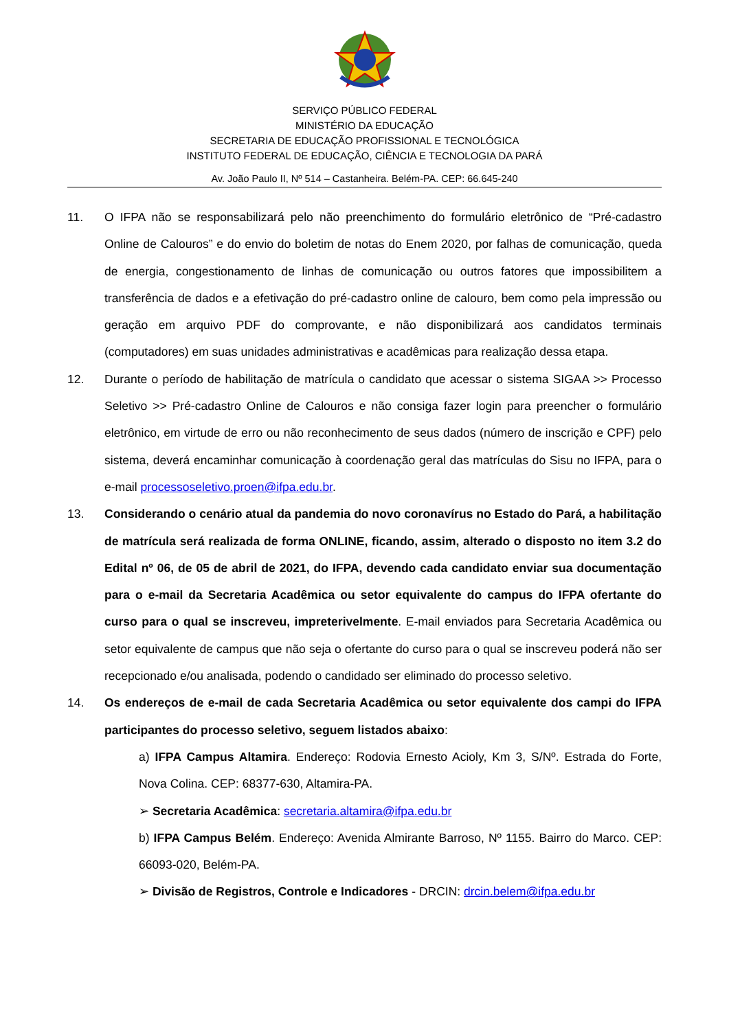SERVIÇO PÚBLICO FEDERAL
MINISTÉRIO DA EDUCAÇÃO
SECRETARIA DE EDUCAÇÃO PROFISSIONAL E TECNOLÓGICA
INSTITUTO FEDERAL DE EDUCAÇÃO, CIÊNCIA E TECNOLOGIA DA PARÁ
Av. João Paulo II, Nº 514 – Castanheira. Belém-PA. CEP: 66.645-240
11. O IFPA não se responsabilizará pelo não preenchimento do formulário eletrônico de “Pré-cadastro Online de Calouros” e do envio do boletim de notas do Enem 2020, por falhas de comunicação, queda de energia, congestionamento de linhas de comunicação ou outros fatores que impossibilitem a transferência de dados e a efetivação do pré-cadastro online de calouro, bem como pela impressão ou geração em arquivo PDF do comprovante, e não disponibilizará aos candidatos terminais (computadores) em suas unidades administrativas e acadêmicas para realização dessa etapa.
12. Durante o período de habilitação de matrícula o candidato que acessar o sistema SIGAA >> Processo Seletivo >> Pré-cadastro Online de Calouros e não consiga fazer login para preencher o formulário eletrônico, em virtude de erro ou não reconhecimento de seus dados (número de inscrição e CPF) pelo sistema, deverá encaminhar comunicação à coordenação geral das matrículas do Sisu no IFPA, para o e-mail processoseletivo.proen@ifpa.edu.br.
13. Considerando o cenário atual da pandemia do novo coronavírus no Estado do Pará, a habilitação de matrícula será realizada de forma ONLINE, ficando, assim, alterado o disposto no item 3.2 do Edital nº 06, de 05 de abril de 2021, do IFPA, devendo cada candidato enviar sua documentação para o e-mail da Secretaria Acadêmica ou setor equivalente do campus do IFPA ofertante do curso para o qual se inscreveu, impreterivelmente. E-mail enviados para Secretaria Acadêmica ou setor equivalente de campus que não seja o ofertante do curso para o qual se inscreveu poderá não ser recepcionado e/ou analisada, podendo o candidado ser eliminado do processo seletivo.
14. Os endereços de e-mail de cada Secretaria Acadêmica ou setor equivalente dos campi do IFPA participantes do processo seletivo, seguem listados abaixo:
a) IFPA Campus Altamira. Endereço: Rodovia Ernesto Acioly, Km 3, S/Nº. Estrada do Forte, Nova Colina. CEP: 68377-630, Altamira-PA.
➢ Secretaria Acadêmica: secretaria.altamira@ifpa.edu.br
b) IFPA Campus Belém. Endereço: Avenida Almirante Barroso, Nº 1155. Bairro do Marco. CEP: 66093-020, Belém-PA.
➢ Divisão de Registros, Controle e Indicadores - DRCIN: drcin.belem@ifpa.edu.br